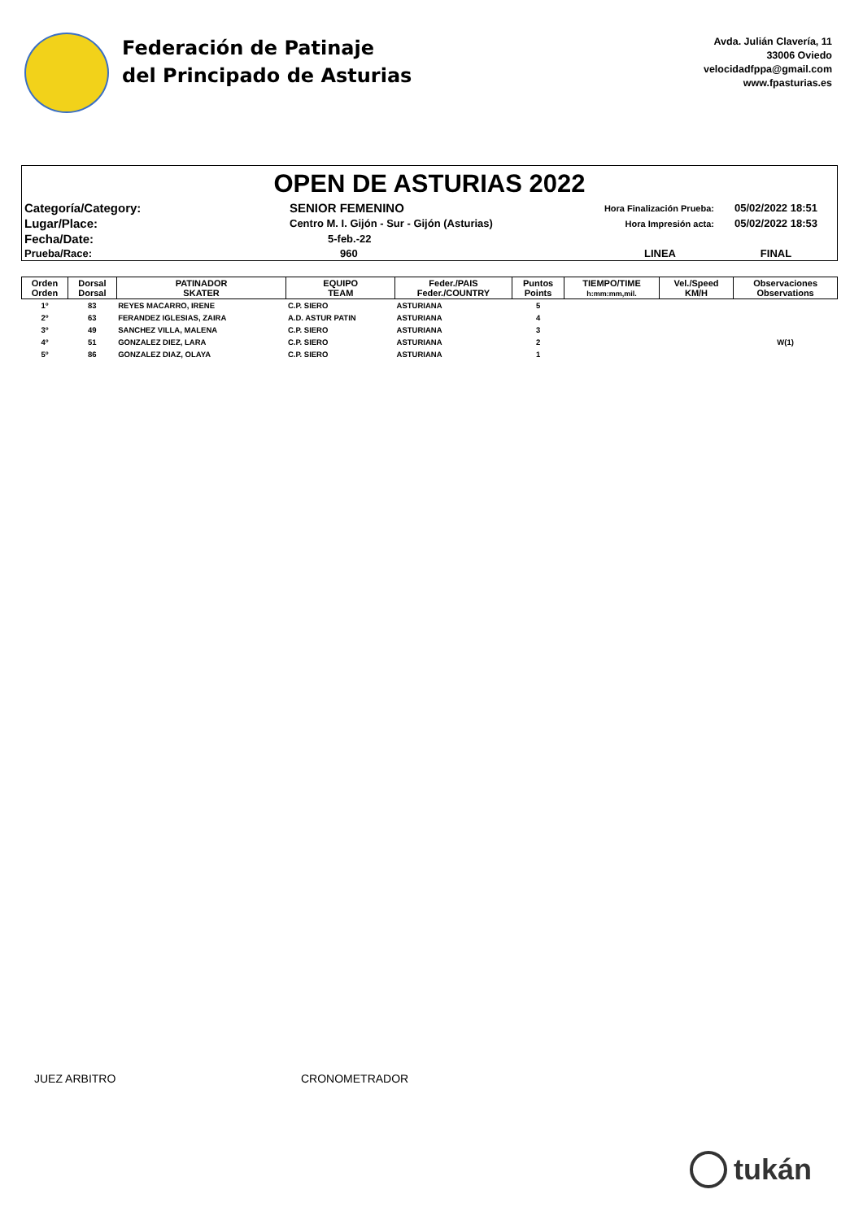Federación de Patinaje
del Principado de Asturias
Avda. Julián Clavería, 11
33006 Oviedo
velocidadfppa@gmail.com
www.fpasturias.es
OPEN DE ASTURIAS 2022
| Categoría/Category: | SENIOR FEMENINO | Hora Finalización Prueba: | 05/02/2022 18:51 |
| Lugar/Place: | Centro M. I. Gijón - Sur - Gijón (Asturias) | Hora Impresión acta: | 05/02/2022 18:53 |
| Fecha/Date: | 5-feb.-22 | | |
| Prueba/Race: | 960 | LINEA | FINAL |
| Orden Orden | Dorsal Dorsal | PATINADOR SKATER | EQUIPO TEAM | Feder./PAIS Feder./COUNTRY | Puntos Points | TIEMPO/TIME h:mm:mm,mil. | Vel./Speed KM/H | Observaciones Observations |
| --- | --- | --- | --- | --- | --- | --- | --- | --- |
| 1º | 83 | REYES MACARRO, IRENE | C.P. SIERO | ASTURIANA | 5 | | | |
| 2º | 63 | FERANDEZ IGLESIAS, ZAIRA | A.D. ASTUR PATIN | ASTURIANA | 4 | | | |
| 3º | 49 | SANCHEZ VILLA, MALENA | C.P. SIERO | ASTURIANA | 3 | | | |
| 4º | 51 | GONZALEZ DIEZ, LARA | C.P. SIERO | ASTURIANA | 2 | | | W(1) |
| 5º | 86 | GONZALEZ DIAZ, OLAYA | C.P. SIERO | ASTURIANA | 1 | | | |
JUEZ ARBITRO CRONOMETRADOR
tukán